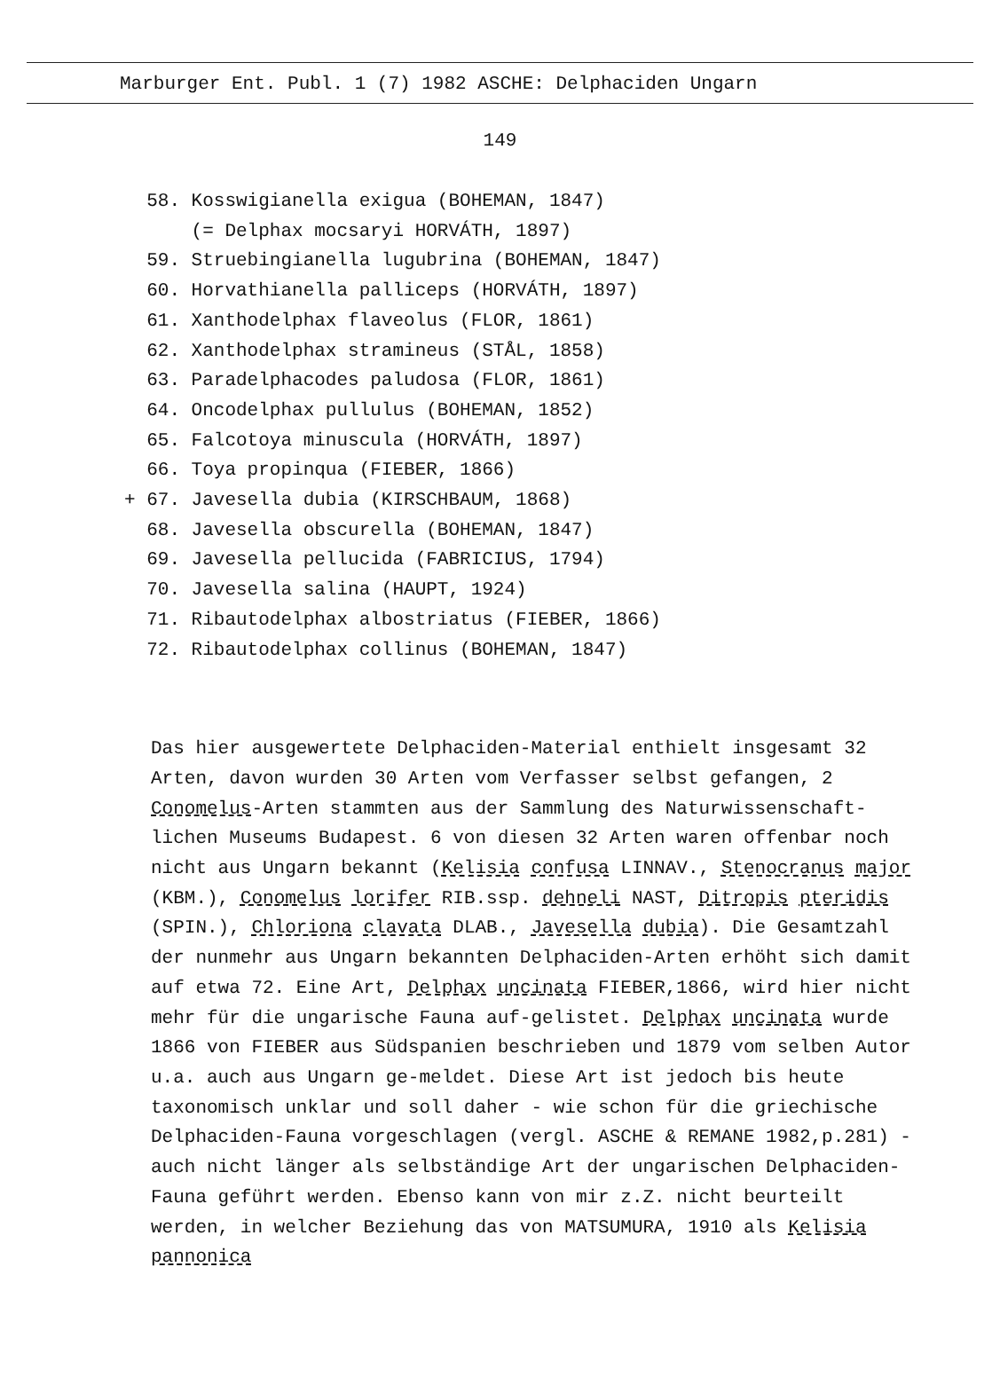Marburger Ent. Publ. 1 (7) 1982 ASCHE: Delphaciden Ungarn
149
58. Kosswigianella exigua (BOHEMAN, 1847)
(= Delphax mocsaryi HORVÁTH, 1897)
59. Struebingianella lugubrina (BOHEMAN, 1847)
60. Horvathianella palliceps (HORVÁTH, 1897)
61. Xanthodelphax flaveolus (FLOR, 1861)
62. Xanthodelphax stramineus (STÅL, 1858)
63. Paradelphacodes paludosa (FLOR, 1861)
64. Oncodelphax pullulus (BOHEMAN, 1852)
65. Falcotoya minuscula (HORVÁTH, 1897)
66. Toya propinqua (FIEBER, 1866)
+ 67. Javesella dubia (KIRSCHBAUM, 1868)
68. Javesella obscurella (BOHEMAN, 1847)
69. Javesella pellucida (FABRICIUS, 1794)
70. Javesella salina (HAUPT, 1924)
71. Ribautodelphax albostriatus (FIEBER, 1866)
72. Ribautodelphax collinus (BOHEMAN, 1847)
Das hier ausgewertete Delphaciden-Material enthielt insgesamt 32 Arten, davon wurden 30 Arten vom Verfasser selbst gefangen, 2 Conomelus-Arten stammten aus der Sammlung des Naturwissenschaft-lichen Museums Budapest. 6 von diesen 32 Arten waren offenbar noch nicht aus Ungarn bekannt (Kelisia confusa LINNAV., Stenocranus major (KBM.), Conomelus lorifer RIB.ssp. dehneli NAST, Ditropis pteridis (SPIN.), Chloriona clavata DLAB., Javesella dubia). Die Gesamtzahl der nunmehr aus Ungarn bekannten Delphaciden-Arten erhöht sich damit auf etwa 72. Eine Art, Delphax uncinata FIEBER,1866, wird hier nicht mehr für die ungarische Fauna auf-gelistet. Delphax uncinata wurde 1866 von FIEBER aus Südspanien beschrieben und 1879 vom selben Autor u.a. auch aus Ungarn ge-meldet. Diese Art ist jedoch bis heute taxonomisch unklar und soll daher - wie schon für die griechische Delphaciden-Fauna vorgeschlagen (vergl. ASCHE & REMANE 1982,p.281) - auch nicht länger als selbständige Art der ungarischen Delphaciden-Fauna geführt werden. Ebenso kann von mir z.Z. nicht beurteilt werden, in welcher Beziehung das von MATSUMURA, 1910 als Kelisia pannonica